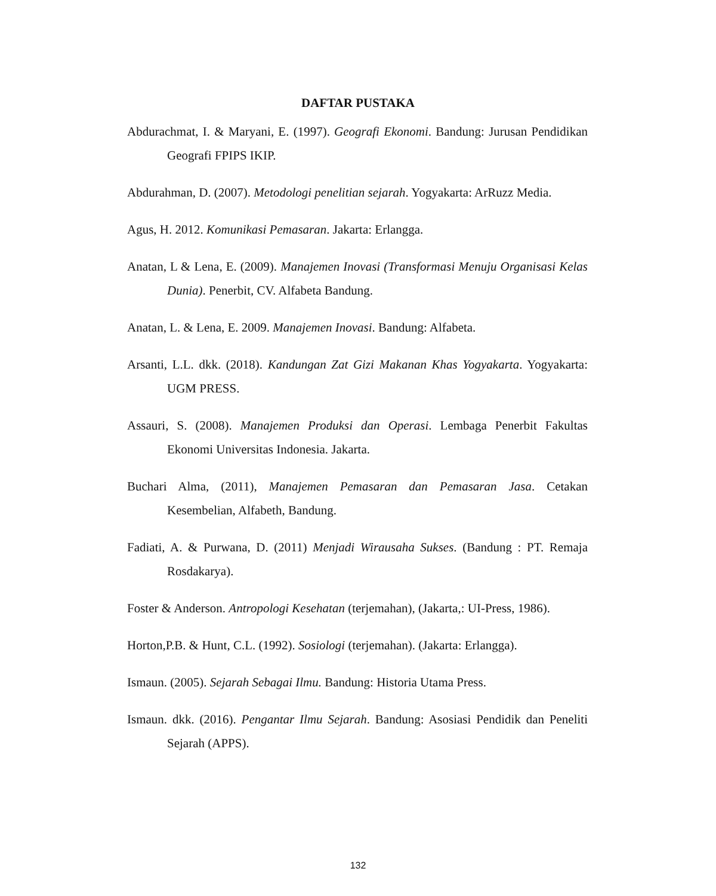DAFTAR PUSTAKA
Abdurachmat, I. & Maryani, E. (1997). Geografi Ekonomi. Bandung: Jurusan Pendidikan Geografi FPIPS IKIP.
Abdurahman, D. (2007). Metodologi penelitian sejarah. Yogyakarta: ArRuzz Media.
Agus, H. 2012. Komunikasi Pemasaran. Jakarta: Erlangga.
Anatan, L & Lena, E. (2009). Manajemen Inovasi (Transformasi Menuju Organisasi Kelas Dunia). Penerbit, CV. Alfabeta Bandung.
Anatan, L. & Lena, E. 2009. Manajemen Inovasi. Bandung: Alfabeta.
Arsanti, L.L. dkk. (2018). Kandungan Zat Gizi Makanan Khas Yogyakarta. Yogyakarta: UGM PRESS.
Assauri, S. (2008). Manajemen Produksi dan Operasi. Lembaga Penerbit Fakultas Ekonomi Universitas Indonesia. Jakarta.
Buchari Alma, (2011), Manajemen Pemasaran dan Pemasaran Jasa. Cetakan Kesembelian, Alfabeth, Bandung.
Fadiati, A. & Purwana, D. (2011) Menjadi Wirausaha Sukses. (Bandung : PT. Remaja Rosdakarya).
Foster & Anderson. Antropologi Kesehatan (terjemahan), (Jakarta,: UI-Press, 1986).
Horton,P.B. & Hunt, C.L. (1992). Sosiologi (terjemahan). (Jakarta: Erlangga).
Ismaun. (2005). Sejarah Sebagai Ilmu. Bandung: Historia Utama Press.
Ismaun. dkk. (2016). Pengantar Ilmu Sejarah. Bandung: Asosiasi Pendidik dan Peneliti Sejarah (APPS).
132